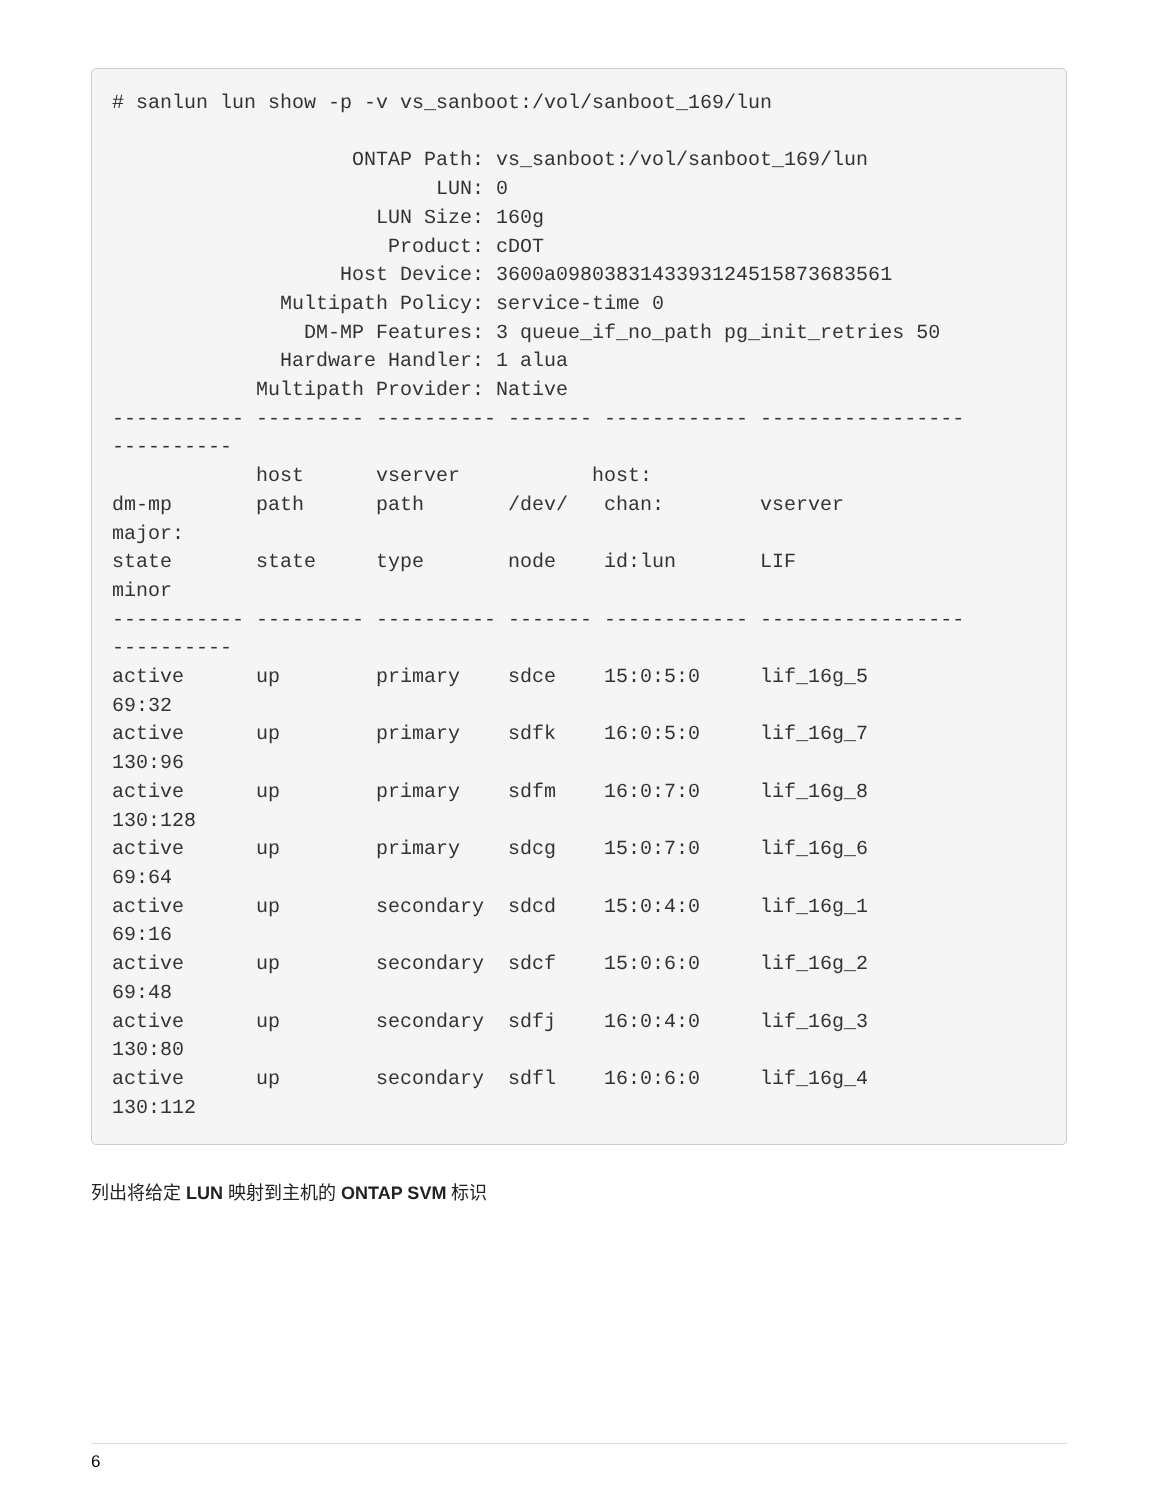# sanlun lun show -p -v vs_sanboot:/vol/sanboot_169/lun

                    ONTAP Path: vs_sanboot:/vol/sanboot_169/lun
                           LUN: 0
                      LUN Size: 160g
                       Product: cDOT
                   Host Device: 3600a0980383143393124515873683561
              Multipath Policy: service-time 0
                DM-MP Features: 3 queue_if_no_path pg_init_retries 50
              Hardware Handler: 1 alua
            Multipath Provider: Native
----------- --------- ---------- ------- ------------ -----------------
----------
            host      vserver           host:
dm-mp       path      path       /dev/   chan:        vserver
major:
state       state     type       node    id:lun       LIF
minor
----------- --------- ---------- ------- ------------ -----------------
----------
active      up        primary    sdce    15:0:5:0     lif_16g_5
69:32
active      up        primary    sdfk    16:0:5:0     lif_16g_7
130:96
active      up        primary    sdfm    16:0:7:0     lif_16g_8
130:128
active      up        primary    sdcg    15:0:7:0     lif_16g_6
69:64
active      up        secondary  sdcd    15:0:4:0     lif_16g_1
69:16
active      up        secondary  sdcf    15:0:6:0     lif_16g_2
69:48
active      up        secondary  sdfj    16:0:4:0     lif_16g_3
130:80
active      up        secondary  sdfl    16:0:6:0     lif_16g_4
130:112
列出将给定 LUN 映射到主机的 ONTAP SVM 标识
6